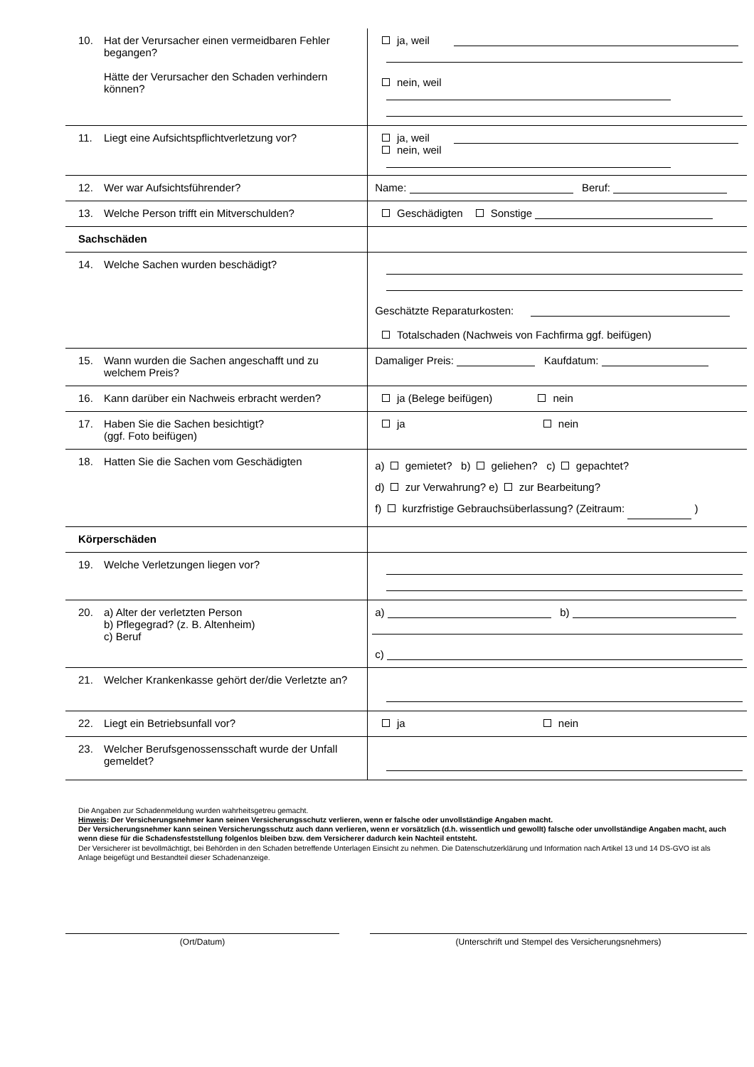| 10. Hat der Verursacher einen vermeidbaren Fehler begangen? Hätte der Verursacher den Schaden verhindern können? | ja, weil nein, weil |
| 11. Liegt eine Aufsichtspflichtverletzung vor? | ja, weil nein, weil |
| 12. Wer war Aufsichtsführender? | Name: Beruf: |
| 13. Welche Person trifft ein Mitverschulden? | Geschädigten Sonstige |
| Sachschäden | |
| 14. Welche Sachen wurden beschädigt? | Geschätzte Reparaturkosten: Totalschaden (Nachweis von Fachfirma ggf. beifügen) |
| 15. Wann wurden die Sachen angeschafft und zu welchem Preis? | Damaliger Preis: Kaufdatum: |
| 16. Kann darüber ein Nachweis erbracht werden? | ja (Belege beifügen) nein |
| 17. Haben Sie die Sachen besichtigt? (ggf. Foto beifügen) | ja nein |
| 18. Hatten Sie die Sachen vom Geschädigten | a) gemietet? b) geliehen? c) gepachtet? d) zur Verwahrung? e) zur Bearbeitung? f) kurzfristige Gebrauchsüberlassung? (Zeitraum: ) |
| Körperschäden | |
| 19. Welche Verletzungen liegen vor? | |
| 20. a) Alter der verletzten Person b) Pflegegrad? (z. B. Altenheim) c) Beruf | a) b) c) |
| 21. Welcher Krankenkasse gehört der/die Verletzte an? | |
| 22. Liegt ein Betriebsunfall vor? | ja nein |
| 23. Welcher Berufsgenossensschaft wurde der Unfall gemeldet? | |
Die Angaben zur Schadenmeldung wurden wahrheitsgetreu gemacht.
Hinweis: Der Versicherungsnehmer kann seinen Versicherungsschutz verlieren, wenn er falsche oder unvollständige Angaben macht.
Der Versicherungsnehmer kann seinen Versicherungsschutz auch dann verlieren, wenn er vorsätzlich (d.h. wissentlich und gewollt) falsche oder unvollständige Angaben macht, auch wenn diese für die Schadensfeststellung folgenlos bleiben bzw. dem Versicherer dadurch kein Nachteil entsteht.
Der Versicherer ist bevollmächtigt, bei Behörden in den Schaden betreffende Unterlagen Einsicht zu nehmen. Die Datenschutzerklärung und Information nach Artikel 13 und 14 DS-GVO ist als Anlage beigefügt und Bestandteil dieser Schadenanzeige.
(Ort/Datum) (Unterschrift und Stempel des Versicherungsnehmers)